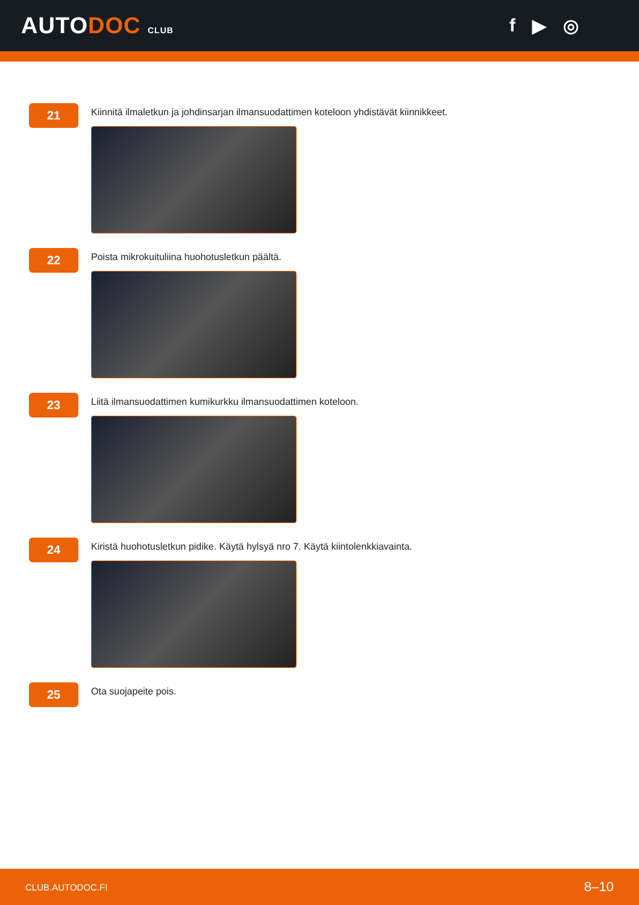AUTODOC CLUB
f ▶ ◎
21
Kiinnitä ilmaletkun ja johdinsarjan ilmansuodattimen koteloon yhdistävät kiinnikkeet.
22
Poista mikrokuituliina huohotusletkun päältä.
23
Liitä ilmansuodattimen kumikurkku ilmansuodattimen koteloon.
24
Kiristä huohotusletkun pidike. Käytä hylsyä nro 7. Käytä kiintolenkkiavainta.
25
Ota suojapeite pois.
CLUB.AUTODOC.FI 8–10